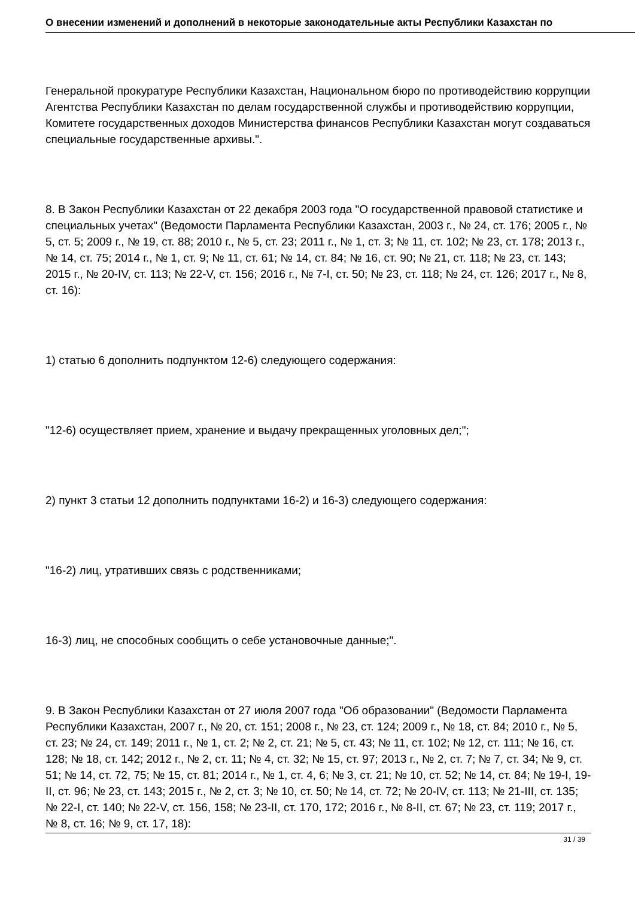О внесении изменений и дополнений в некоторые законодательные акты Республики Казахстан по
Генеральной прокуратуре Республики Казахстан, Национальном бюро по противодействию коррупции Агентства Республики Казахстан по делам государственной службы и противодействию коррупции, Комитете государственных доходов Министерства финансов Республики Казахстан могут создаваться специальные государственные архивы.".
8. В Закон Республики Казахстан от 22 декабря 2003 года "О государственной правовой статистике и специальных учетах" (Ведомости Парламента Республики Казахстан, 2003 г., № 24, ст. 176; 2005 г., № 5, ст. 5; 2009 г., № 19, ст. 88; 2010 г., № 5, ст. 23; 2011 г., № 1, ст. 3; № 11, ст. 102; № 23, ст. 178; 2013 г., № 14, ст. 75; 2014 г., № 1, ст. 9; № 11, ст. 61; № 14, ст. 84; № 16, ст. 90; № 21, ст. 118; № 23, ст. 143; 2015 г., № 20-IV, ст. 113; № 22-V, ст. 156; 2016 г., № 7-I, ст. 50; № 23, ст. 118; № 24, ст. 126; 2017 г., № 8, ст. 16):
1) статью 6 дополнить подпунктом 12-6) следующего содержания:
"12-6) осуществляет прием, хранение и выдачу прекращенных уголовных дел;";
2) пункт 3 статьи 12 дополнить подпунктами 16-2) и 16-3) следующего содержания:
"16-2) лиц, утративших связь с родственниками;
16-3) лиц, не способных сообщить о себе установочные данные;".
9. В Закон Республики Казахстан от 27 июля 2007 года "Об образовании" (Ведомости Парламента Республики Казахстан, 2007 г., № 20, ст. 151; 2008 г., № 23, ст. 124; 2009 г., № 18, ст. 84; 2010 г., № 5, ст. 23; № 24, ст. 149; 2011 г., № 1, ст. 2; № 2, ст. 21; № 5, ст. 43; № 11, ст. 102; № 12, ст. 111; № 16, ст. 128; № 18, ст. 142; 2012 г., № 2, ст. 11; № 4, ст. 32; № 15, ст. 97; 2013 г., № 2, ст. 7; № 7, ст. 34; № 9, ст. 51; № 14, ст. 72, 75; № 15, ст. 81; 2014 г., № 1, ст. 4, 6; № 3, ст. 21; № 10, ст. 52; № 14, ст. 84; № 19-I, 19-II, ст. 96; № 23, ст. 143; 2015 г., № 2, ст. 3; № 10, ст. 50; № 14, ст. 72; № 20-IV, ст. 113; № 21-III, ст. 135; № 22-I, ст. 140; № 22-V, ст. 156, 158; № 23-II, ст. 170, 172; 2016 г., № 8-II, ст. 67; № 23, ст. 119; 2017 г., № 8, ст. 16; № 9, ст. 17, 18):
31 / 39